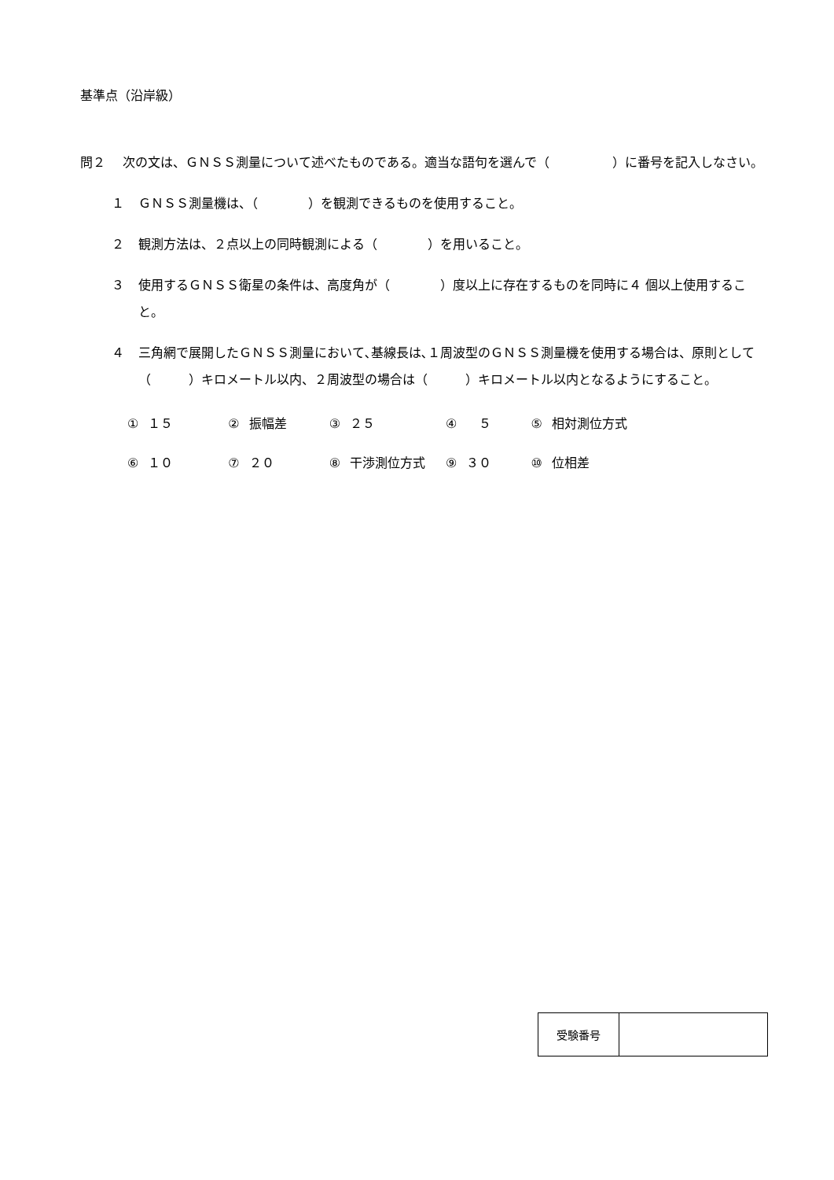基準点（沿岸級）
問２ 次の文は、ＧＮＳＳ測量について述べたものである。適当な語句を選んで（　　　　　）に番号を記入しなさい。
１ ＧＮＳＳ測量機は、（　　　　）を観測できるものを使用すること。
２ 観測方法は、２点以上の同時観測による（　　　　）を用いること。
３ 使用するＧＮＳＳ衛星の条件は、高度角が（　　　　）度以上に存在するものを同時に４ 個以上使用すること。
４ 三角網で展開したＧＮＳＳ測量において､基線長は､１周波型のＧＮＳＳ測量機を使用する場合は、原則として（　　　）キロメートル以内、２周波型の場合は（　　　）キロメートル以内となるようにすること。
| ① | １５ | ② | 振幅差 | ③ | ２５ | ④ | ５ | ⑤ | 相対測位方式 |
| ⑥ | １０ | ⑦ | ２０ | ⑧ | 干渉測位方式 | ⑨ | ３０ | ⑩ | 位相差 |
| 受験番号 | |